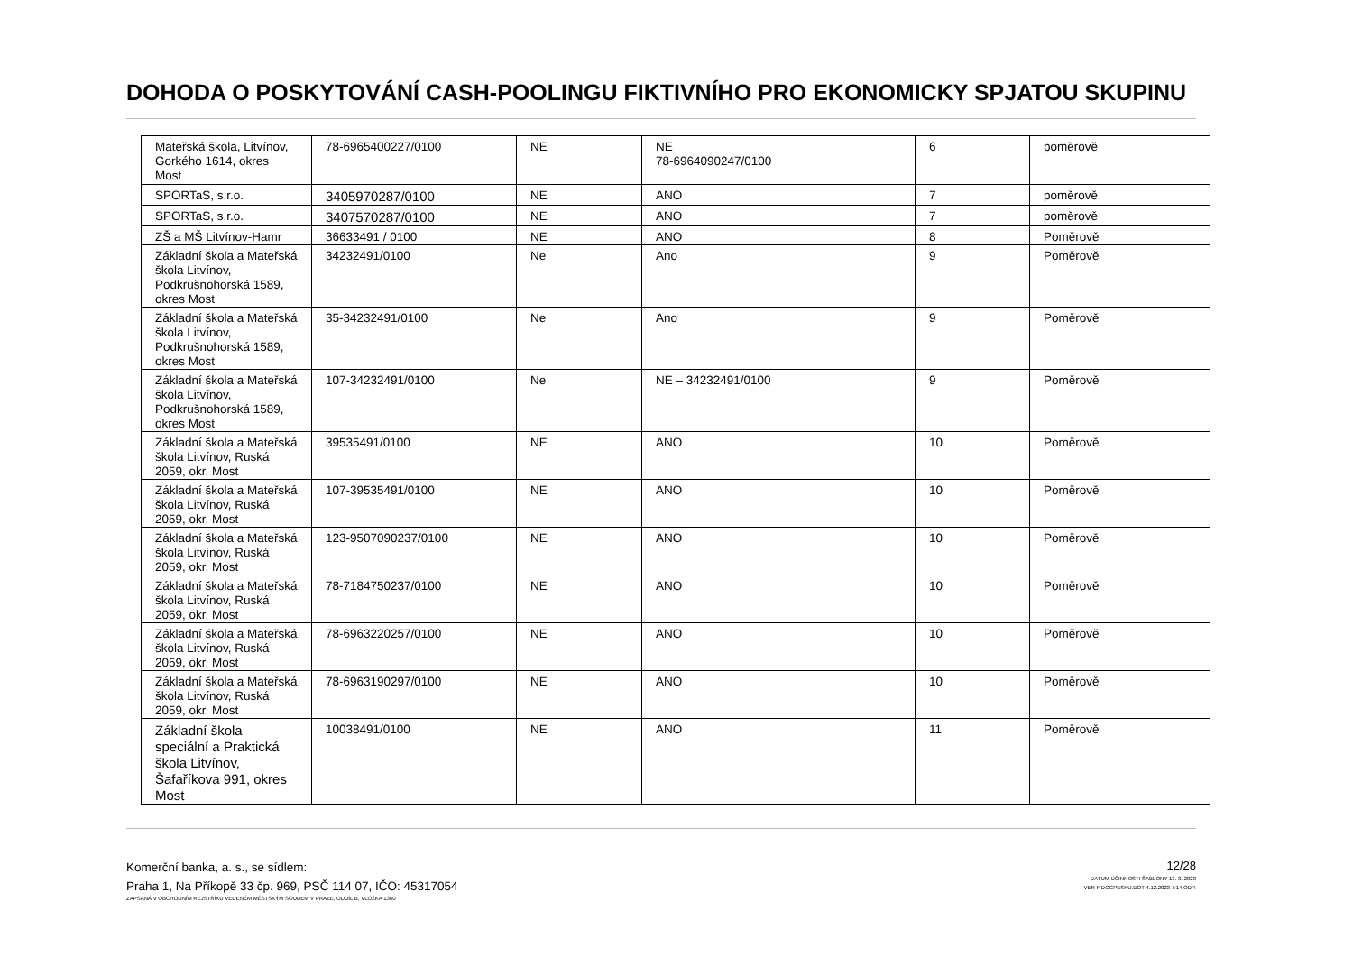DOHODA O POSKYTOVÁNÍ CASH-POOLINGU FIKTIVNÍHO PRO EKONOMICKY SPJATOU SKUPINU
| Mateřská škola, Litvínov, Gorkého 1614, okres Most | 78-6965400227/0100 | NE | NE 78-6964090247/0100 | 6 | poměrově |
| SPORTaS, s.r.o. | 3405970287/0100 | NE | ANO | 7 | poměrově |
| SPORTaS, s.r.o. | 3407570287/0100 | NE | ANO | 7 | poměrově |
| ZŠ a MŠ Litvínov-Hamr | 36633491 / 0100 | NE | ANO | 8 | Poměrově |
| Základní škola a Mateřská škola Litvínov, Podkrušnohorská 1589, okres Most | 34232491/0100 | Ne | Ano | 9 | Poměrově |
| Základní škola a Mateřská škola Litvínov, Podkrušnohorská 1589, okres Most | 35-34232491/0100 | Ne | Ano | 9 | Poměrově |
| Základní škola a Mateřská škola Litvínov, Podkrušnohorská 1589, okres Most | 107-34232491/0100 | Ne | NE – 34232491/0100 | 9 | Poměrově |
| Základní škola a Mateřská škola Litvínov, Ruská 2059, okr. Most | 39535491/0100 | NE | ANO | 10 | Poměrově |
| Základní škola a Mateřská škola Litvínov, Ruská 2059, okr. Most | 107-39535491/0100 | NE | ANO | 10 | Poměrově |
| Základní škola a Mateřská škola Litvínov, Ruská 2059, okr. Most | 123-9507090237/0100 | NE | ANO | 10 | Poměrově |
| Základní škola a Mateřská škola Litvínov, Ruská 2059, okr. Most | 78-7184750237/0100 | NE | ANO | 10 | Poměrově |
| Základní škola a Mateřská škola Litvínov, Ruská 2059, okr. Most | 78-6963220257/0100 | NE | ANO | 10 | Poměrově |
| Základní škola a Mateřská škola Litvínov, Ruská 2059, okr. Most | 78-6963190297/0100 | NE | ANO | 10 | Poměrově |
| Základní škola speciální a Praktická škola Litvínov, Šafaříkova 991, okres Most | 10038491/0100 | NE | ANO | 11 | Poměrově |
Komerční banka, a. s., se sídlem:
Praha 1, Na Příkopě 33 čp. 969, PSČ 114 07, IČO: 45317054
ZAPSANÁ V OBCHODNÍM REJSTŘÍKU VEDENÉM MĚSTSKÝM SOUDEM V PRAZE, ODDÍL B, VLOŽKA 1360
12/28
DATUM ÚČINNOSTI ŠABLONY 13. 3. 2023
VER F DOCPESKU.DOT 4.12.2023 7:14 ODP.